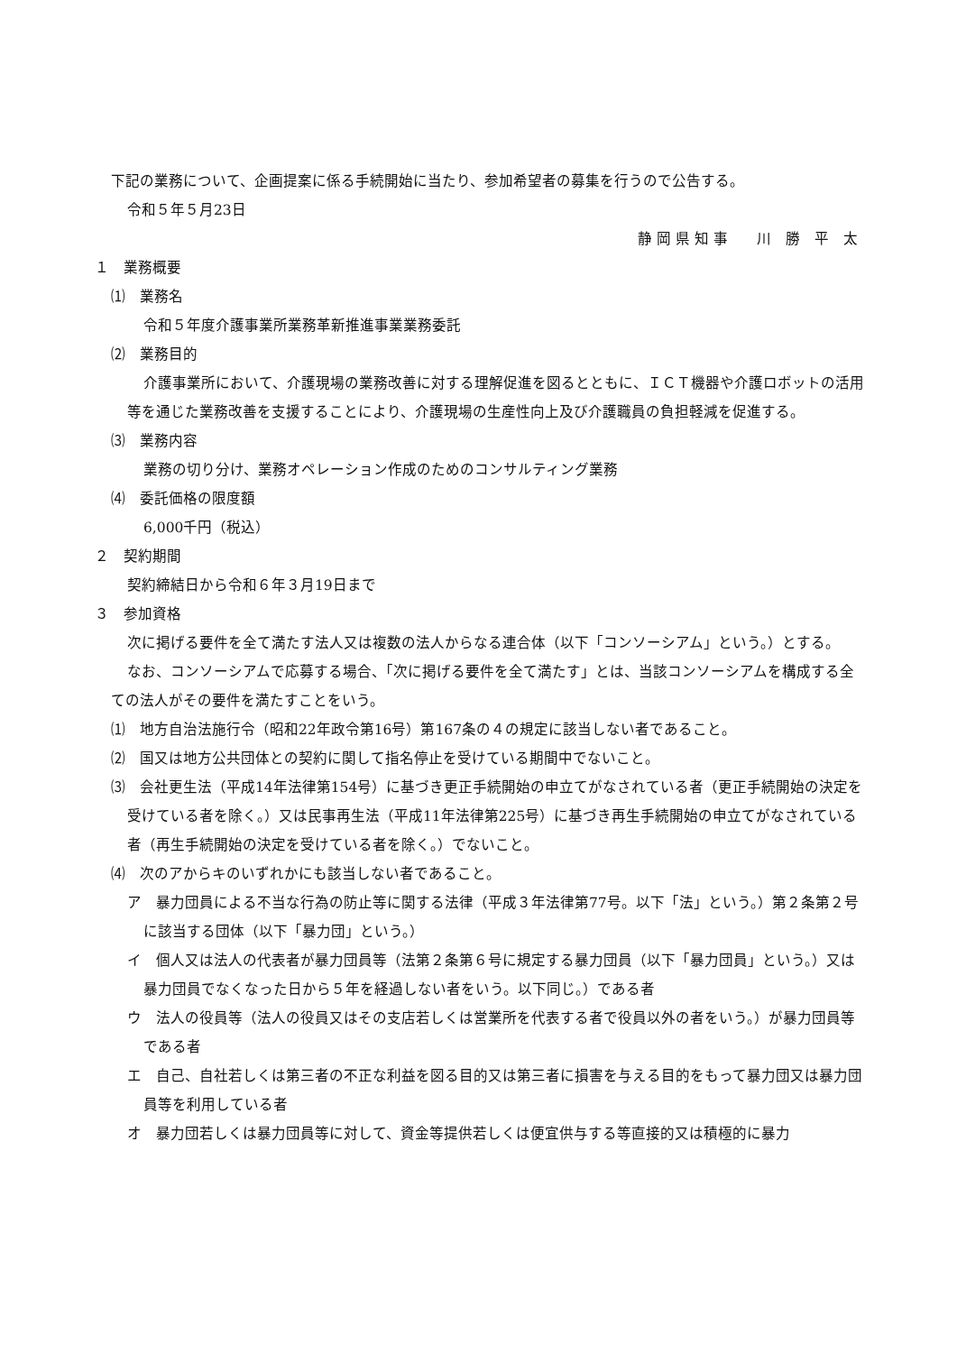下記の業務について、企画提案に係る手続開始に当たり、参加希望者の募集を行うので公告する。
令和５年５月23日
静 岡 県 知 事　　川　勝　平　太
１　業務概要
⑴　業務名
令和５年度介護事業所業務革新推進事業業務委託
⑵　業務目的
介護事業所において、介護現場の業務改善に対する理解促進を図るとともに、ＩＣＴ機器や介護ロボットの活用等を通じた業務改善を支援することにより、介護現場の生産性向上及び介護職員の負担軽減を促進する。
⑶　業務内容
業務の切り分け、業務オペレーション作成のためのコンサルティング業務
⑷　委託価格の限度額
6,000千円（税込）
２　契約期間
契約締結日から令和６年３月19日まで
３　参加資格
次に掲げる要件を全て満たす法人又は複数の法人からなる連合体（以下「コンソーシアム」という。）とする。
なお、コンソーシアムで応募する場合、「次に掲げる要件を全て満たす」とは、当該コンソーシアムを構成する全ての法人がその要件を満たすことをいう。
⑴　地方自治法施行令（昭和22年政令第16号）第167条の４の規定に該当しない者であること。
⑵　国又は地方公共団体との契約に関して指名停止を受けている期間中でないこと。
⑶　会社更生法（平成14年法律第154号）に基づき更正手続開始の申立てがなされている者（更正手続開始の決定を受けている者を除く。）又は民事再生法（平成11年法律第225号）に基づき再生手続開始の申立てがなされている者（再生手続開始の決定を受けている者を除く。）でないこと。
⑷　次のアからキのいずれかにも該当しない者であること。
ア　暴力団員による不当な行為の防止等に関する法律（平成３年法律第77号。以下「法」という。）第２条第２号に該当する団体（以下「暴力団」という。）
イ　個人又は法人の代表者が暴力団員等（法第２条第６号に規定する暴力団員（以下「暴力団員」という。）又は暴力団員でなくなった日から５年を経過しない者をいう。以下同じ。）である者
ウ　法人の役員等（法人の役員又はその支店若しくは営業所を代表する者で役員以外の者をいう。）が暴力団員等である者
エ　自己、自社若しくは第三者の不正な利益を図る目的又は第三者に損害を与える目的をもって暴力団又は暴力団員等を利用している者
オ　暴力団若しくは暴力団員等に対して、資金等提供若しくは便宜供与する等直接的又は積極的に暴力